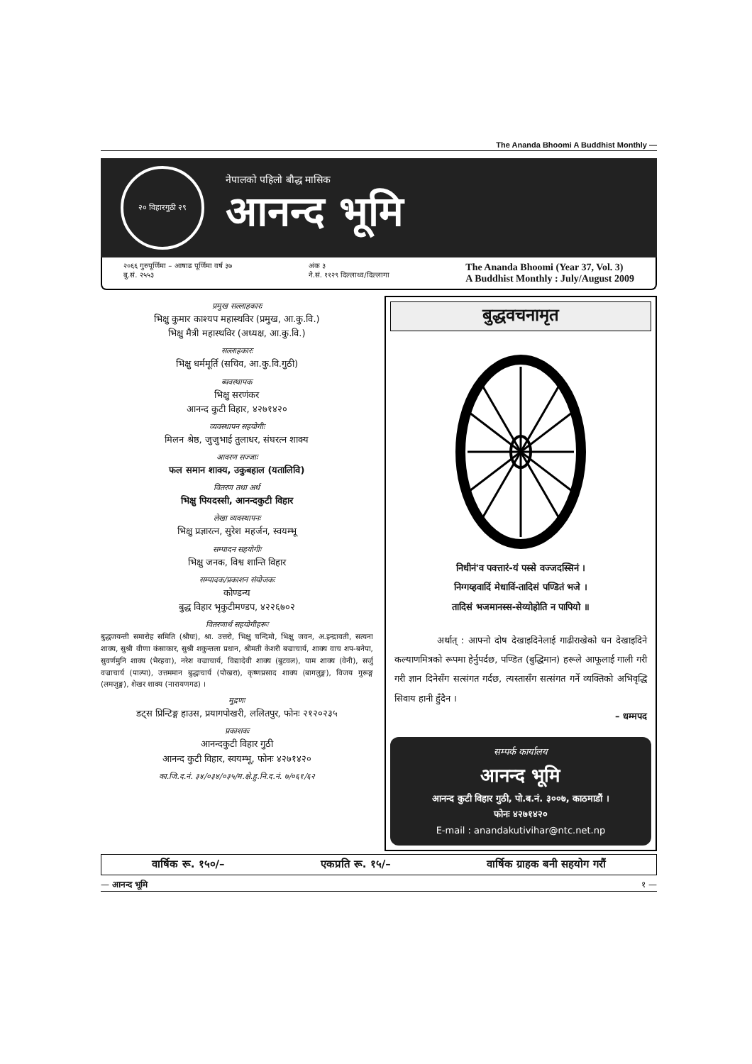The Ananda Bhoomi A Buddhist Monthly —
२० विहारगुठी २९
नेपालको पहिलो बौद्ध मासिक
आनन्द भूमि
२०६६ गुरुपूर्णिमा – आषाढ पूर्णिमा वर्ष ३७
बु.सं. २५५३
अंक ३
ने.सं. ११२९ दिल्लाथ्व/दिल्लागा
The Ananda Bhoomi (Year 37, Vol. 3)
A Buddhist Monthly : July/August 2009
प्रमुख सल्लाहकारः
भिक्षु कुमार काश्यप महास्थविर (प्रमुख, आ.कु.वि.)
भिक्षु मैत्री महास्थविर (अध्यक्ष, आ.कु.वि.)
सल्लाहकारः
भिक्षु धर्ममूर्ति (सचिव, आ.कु.वि.गुठी)
ब्यवस्थापक
भिक्षु सरणंकर
आनन्द कुटी विहार, ४२७१४२०
व्यवस्थापन सहयोगीः
मिलन श्रेष्ठ, जुजुभाई तुलाधर, संघरत्न शाक्य
आवरण सज्जाः
फल समान शाक्य, उकुबहाल (यतालिवि)
वितरण तथा अर्थ
भिक्षु पियदस्सी, आनन्दकुटी विहार
लेखा व्यवस्थापनः
भिक्षु प्रज्ञारत्न, सुरेश महर्जन, स्वयम्भू
सम्पादन सहयोगीः
भिक्षु जनक, विश्व शान्ति विहार
सम्पादक/प्रकाशन संयोजकः
कोण्डन्य
बुद्ध विहार भृकुटीमण्डप, ४२२६७०२
वितरणार्थ सहयोगीहरूः
बुद्धजयन्ती समारोह समिति (श्रीघः), श्रा. उत्तरो, भिक्षु चन्दिमो, भिक्षु जवन, अ.इन्द्रावती, सत्यना शाक्य, सुश्री वीणा कंसाकार, सुश्री शकुन्तला प्रधान, श्रीमती केशरी बज्राचार्य, शाक्य वाच शप-बनेपा, सुवर्णमुनि शाक्य (भैरहवा), नरेश वज्राचार्य, विद्यादेवी शाक्य (बुटवल), याम शाक्य (वेनी), सर्जु वज्राचार्य (पाल्पा), उत्तममान बुद्धाचार्य (पोखरा), कृष्णप्रसाद शाक्य (बागलुङ्ग), विजय गुरूङ्ग (लमजुङ्ग), शेखर शाक्य (नारायणगढ) ।
मुद्रणः
डट्स प्रिन्टिङ्ग हाउस, प्रयागपोखरी, ललितपुर, फोनः २१२०२३५
प्रकाशकः
आनन्दकुटी विहार गुठी
आनन्द कुटी विहार, स्वयम्भू, फोनः ४२७१४२०
का.जि.द.नं. ३४/०३४/०३५/म.क्षे.हु.नि.द.नं. ७/०६१/६२
बुद्धवचनामृत
निधीनं'व पवत्तारं-यं पस्से वज्जदस्सिनं ।
निग्गय्हवादिं मेधाविं-तादिसं पण्डितं भजे ।
तादिसं भजमानस्स-सेय्योहोति न पापियो ॥
अर्थात् : आफ्नो दोष देखाइदिनेलाई गाढीराखेको धन देखाइदिने कल्याणमित्रको रूपमा हेर्नुपर्दछ, पण्डित (बुद्धिमान) हरूले आफूलाई गाली गरी गरी ज्ञान दिनेसँग सत्संगत गर्दछ, त्यस्तासँग सत्संगत गर्ने व्यक्तिको अभिवृद्धि सिवाय हानी हुँदैन ।
– धम्मपद
सम्पर्क कार्यालय
आनन्द भूमि
आनन्द कुटी विहार गुठी, पो.ब.नं. ३००७, काठमाडौं ।
फोनः ४२७१४२०
E-mail : anandakutivihar@ntc.net.np
वार्षिक रू. १५०/– एकप्रति रू. १५/– वार्षिक ग्राहक बनी सहयोग गरौं
— आनन्द भूमि १ —